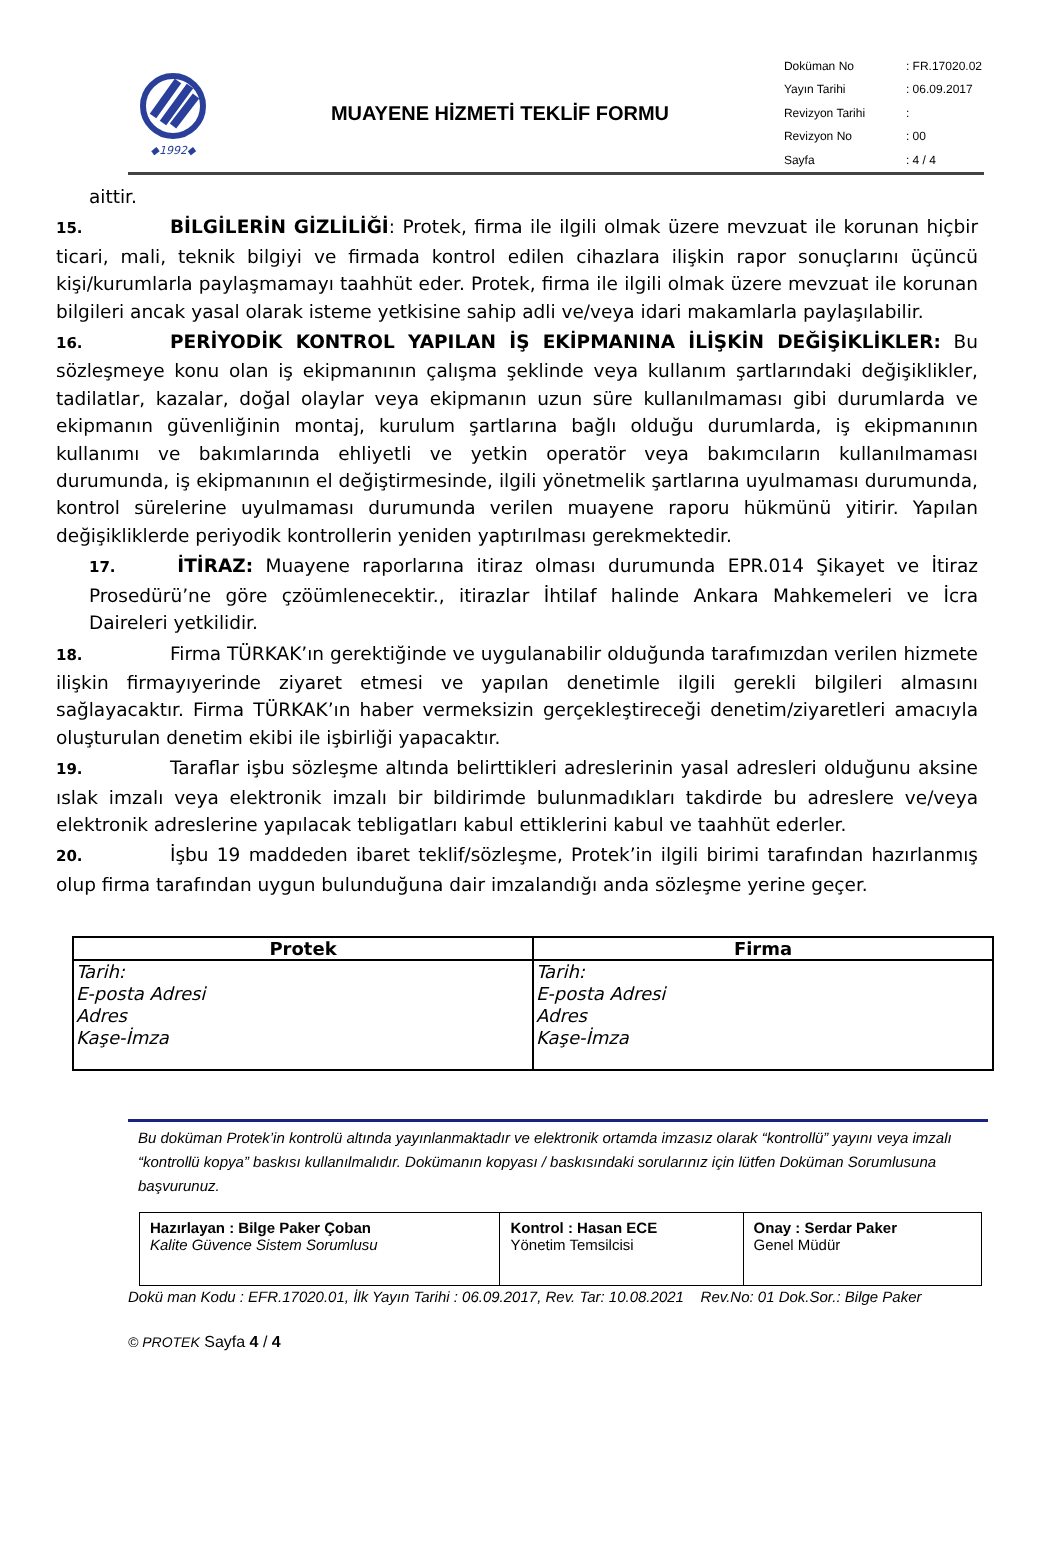◆1992◆
MUAYENE HİZMETİ TEKLİF FORMU
| Doküman No | : FR.17020.02 |
| Yayın Tarihi | : 06.09.2017 |
| Revizyon Tarihi | : |
| Revizyon No | : 00 |
| Sayfa | : 4 / 4 |
aittir.
15. BİLGİLERİN GİZLİLİĞİ: Protek, firma ile ilgili olmak üzere mevzuat ile korunan hiçbir ticari, mali, teknik bilgiyi ve firmada kontrol edilen cihazlara ilişkin rapor sonuçlarını üçüncü kişi/kurumlarla paylaşmamayı taahhüt eder. Protek, firma ile ilgili olmak üzere mevzuat ile korunan bilgileri ancak yasal olarak isteme yetkisine sahip adli ve/veya idari makamlarla paylaşılabilir.
16. PERİYODİK KONTROL YAPILAN İŞ EKİPMANINA İLİŞKİN DEĞİŞİKLİKLER: Bu sözleşmeye konu olan iş ekipmanının çalışma şeklinde veya kullanım şartlarındaki değişiklikler, tadilatlar, kazalar, doğal olaylar veya ekipmanın uzun süre kullanılmaması gibi durumlarda ve ekipmanın güvenliğinin montaj, kurulum şartlarına bağlı olduğu durumlarda, iş ekipmanının kullanımı ve bakımlarında ehliyetli ve yetkin operatör veya bakımcıların kullanılmaması durumunda, iş ekipmanının el değiştirmesinde, ilgili yönetmelik şartlarına uyulmaması durumunda, kontrol sürelerine uyulmaması durumunda verilen muayene raporu hükmünü yitirir. Yapılan değişikliklerde periyodik kontrollerin yeniden yaptırılması gerekmektedir.
17. İTİRAZ: Muayene raporlarına itiraz olması durumunda EPR.014 Şikayet ve İtiraz Prosedürü’ne göre çzöümlenecektir., itirazlar İhtilaf halinde Ankara Mahkemeleri ve İcra Daireleri yetkilidir.
18. Firma TÜRKAK’ın gerektiğinde ve uygulanabilir olduğunda tarafımızdan verilen hizmete ilişkin firmayıyerinde ziyaret etmesi ve yapılan denetimle ilgili gerekli bilgileri almasını sağlayacaktır. Firma TÜRKAK’ın haber vermeksizin gerçekleştireceği denetim/ziyaretleri amacıyla oluşturulan denetim ekibi ile işbirliği yapacaktır.
19. Taraflar işbu sözleşme altında belirttikleri adreslerinin yasal adresleri olduğunu aksine ıslak imzalı veya elektronik imzalı bir bildirimde bulunmadıkları takdirde bu adreslere ve/veya elektronik adreslerine yapılacak tebligatları kabul ettiklerini kabul ve taahhüt ederler.
20. İşbu 19 maddeden ibaret teklif/sözleşme, Protek’in ilgili birimi tarafından hazırlanmış olup firma tarafından uygun bulunduğuna dair imzalandığı anda sözleşme yerine geçer.
| Protek | Firma |
| --- | --- |
| Tarih: E-posta Adresi Adres Kaşe-İmza | Tarih: E-posta Adresi Adres Kaşe-İmza |
Bu doküman Protek’in kontrolü altında yayınlanmaktadır ve elektronik ortamda imzasız olarak “kontrollü” yayını veya imzalı “kontrollü kopya” baskısı kullanılmalıdır. Dokümanın kopyası / baskısındaki sorularınız için lütfen Doküman Sorumlusuna başvurunuz.
| Hazırlayan : Bilge Paker Çoban Kalite Güvence Sistem Sorumlusu | Kontrol : Hasan ECE Yönetim Temsilcisi | Onay : Serdar Paker Genel Müdür |
Dokü man Kodu : EFR.17020.01, İlk Yayın Tarihi : 06.09.2017, Rev. Tar: 10.08.2021 Rev.No: 01 Dok.Sor.: Bilge Paker
© PROTEK Sayfa 4 / 4